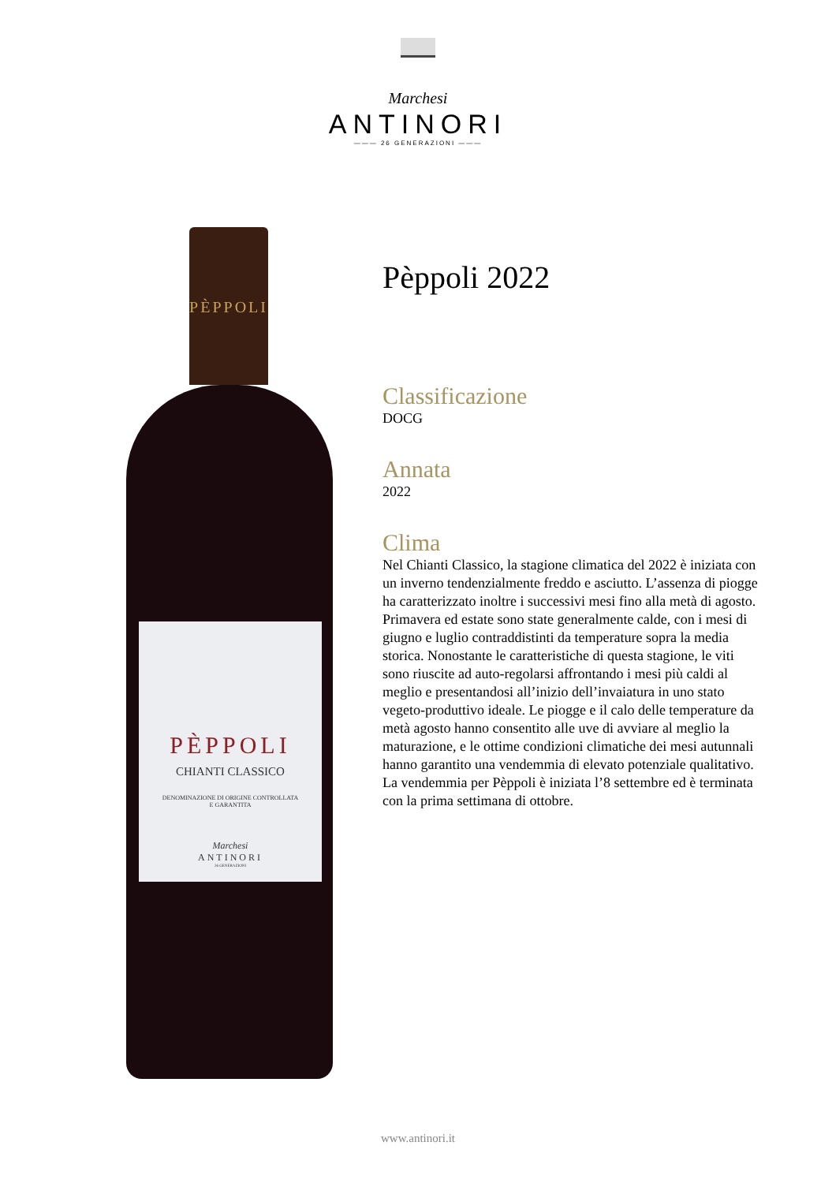Marchesi
ANTINORI
——— 26 GENERAZIONI ———
PÈPPOLI
PÈPPOLI
CHIANTI CLASSICO
DENOMINAZIONE DI ORIGINE CONTROLLATA
E GARANTITA
Marchesi
ANTINORI
26 GENERAZIONI
Pèppoli 2022
Classificazione
DOCG
Annata
2022
Clima
Nel Chianti Classico, la stagione climatica del 2022 è iniziata con un inverno tendenzialmente freddo e asciutto. L’assenza di piogge ha caratterizzato inoltre i successivi mesi fino alla metà di agosto. Primavera ed estate sono state generalmente calde, con i mesi di giugno e luglio contraddistinti da temperature sopra la media storica. Nonostante le caratteristiche di questa stagione, le viti sono riuscite ad auto-regolarsi affrontando i mesi più caldi al meglio e presentandosi all’inizio dell’invaiatura in uno stato vegeto-produttivo ideale. Le piogge e il calo delle temperature da metà agosto hanno consentito alle uve di avviare al meglio la maturazione, e le ottime condizioni climatiche dei mesi autunnali hanno garantito una vendemmia di elevato potenziale qualitativo. La vendemmia per Pèppoli è iniziata l’8 settembre ed è terminata con la prima settimana di ottobre.
www.antinori.it